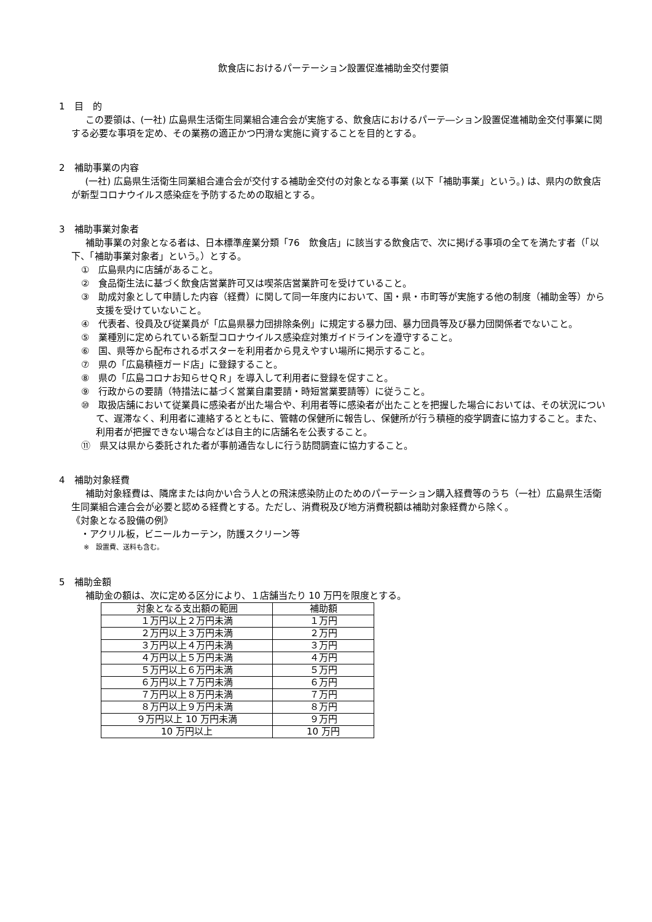飲食店におけるパーテーション設置促進補助金交付要領
1　目　的
この要領は、(一社) 広島県生活衛生同業組合連合会が実施する、飲食店におけるパーテ―ション設置促進補助金交付事業に関する必要な事項を定め、その業務の適正かつ円滑な実施に資することを目的とする。
2　補助事業の内容
(一社) 広島県生活衛生同業組合連合会が交付する補助金交付の対象となる事業 (以下「補助事業」という。) は、県内の飲食店が新型コロナウイルス感染症を予防するための取組とする。
3　補助事業対象者
補助事業の対象となる者は、日本標準産業分類「76　飲食店」に該当する飲食店で、次に掲げる事項の全てを満たす者（「以下、「補助事業対象者」という。）とする。
①　広島県内に店舗があること。
②　食品衛生法に基づく飲食店営業許可又は喫茶店営業許可を受けていること。
③　助成対象として申請した内容（経費）に関して同一年度内において、国・県・市町等が実施する他の制度（補助金等）から支援を受けていないこと。
④　代表者、役員及び従業員が「広島県暴力団排除条例」に規定する暴力団、暴力団員等及び暴力団関係者でないこと。
⑤　業種別に定められている新型コロナウイルス感染症対策ガイドラインを遵守すること。
⑥　国、県等から配布されるポスターを利用者から見えやすい場所に掲示すること。
⑦　県の「広島積極ガード店」に登録すること。
⑧　県の「広島コロナお知らせＱＲ」を導入して利用者に登録を促すこと。
⑨　行政からの要請（特措法に基づく営業自粛要請・時短営業要請等）に従うこと。
⑩　取扱店舗において従業員に感染者が出た場合や、利用者等に感染者が出たことを把握した場合においては、その状況について、遅滞なく、利用者に連絡するとともに、管轄の保健所に報告し、保健所が行う積極的疫学調査に協力すること。また、利用者が把握できない場合などは自主的に店舗名を公表すること。
⑪　県又は県から委託された者が事前通告なしに行う訪問調査に協力すること。
4　補助対象経費
補助対象経費は、隣席または向かい合う人との飛沫感染防止のためのパーテーション購入経費等のうち（一社）広島県生活衛生同業組合連合会が必要と認める経費とする。ただし、消費税及び地方消費税額は補助対象経費から除く。
《対象となる設備の例》
　・アクリル板，ビニールカーテン，防護スクリーン等
※　設置費、送料も含む。
5　補助金額
補助金の額は、次に定める区分により、１店舗当たり 10 万円を限度とする。
| 対象となる支出額の範囲 | 補助額 |
| --- | --- |
| １万円以上２万円未満 | １万円 |
| ２万円以上３万円未満 | ２万円 |
| ３万円以上４万円未満 | ３万円 |
| ４万円以上５万円未満 | ４万円 |
| ５万円以上６万円未満 | ５万円 |
| ６万円以上７万円未満 | ６万円 |
| ７万円以上８万円未満 | ７万円 |
| ８万円以上９万円未満 | ８万円 |
| ９万円以上 10 万円未満 | ９万円 |
| 10 万円以上 | 10 万円 |